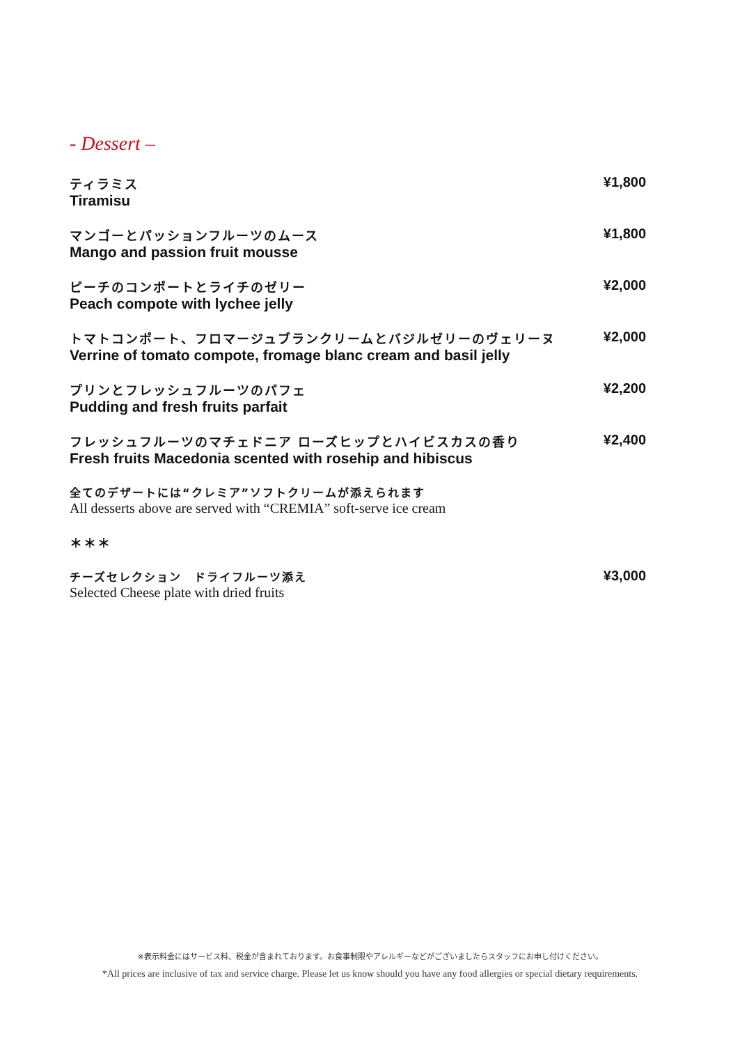- Dessert –
ティラミス
Tiramisu
¥1,800
マンゴーとパッションフルーツのムース
Mango and passion fruit mousse
¥1,800
ピーチのコンポートとライチのゼリー
Peach compote with lychee jelly
¥2,000
トマトコンポート、フロマージュブランクリームとバジルゼリーのヴェリーヌ
Verrine of tomato compote, fromage blanc cream and basil jelly
¥2,000
プリンとフレッシュフルーツのパフェ
Pudding and fresh fruits parfait
¥2,200
フレッシュフルーツのマチェドニア ローズヒップとハイビスカスの香り
Fresh fruits Macedonia scented with rosehip and hibiscus
¥2,400
全てのデザートには“クレミア”ソフトクリームが添えられます
All desserts above are served with “CREMIA” soft-serve ice cream
＊＊＊
チーズセレクション　ドライフルーツ添え
Selected Cheese plate with dried fruits
¥3,000
※表示料金にはサービス料、税金が含まれております。お食事制限やアレルギーなどがございましたらスタッフにお申し付けください。
*All prices are inclusive of tax and service charge. Please let us know should you have any food allergies or special dietary requirements.